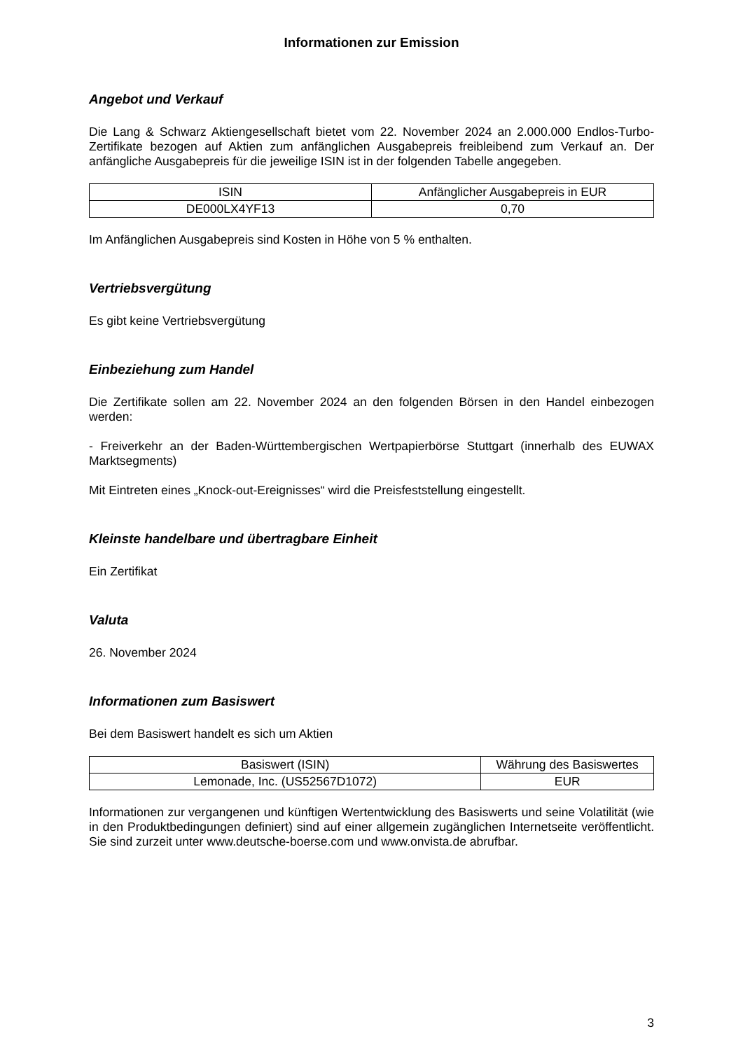Informationen zur Emission
Angebot und Verkauf
Die Lang & Schwarz Aktiengesellschaft bietet vom 22. November 2024 an 2.000.000 Endlos-Turbo-Zertifikate bezogen auf Aktien zum anfänglichen Ausgabepreis freibleibend zum Verkauf an. Der anfängliche Ausgabepreis für die jeweilige ISIN ist in der folgenden Tabelle angegeben.
| ISIN | Anfänglicher Ausgabepreis in EUR |
| --- | --- |
| DE000LX4YF13 | 0,70 |
Im Anfänglichen Ausgabepreis sind Kosten in Höhe von 5 % enthalten.
Vertriebsvergütung
Es gibt keine Vertriebsvergütung
Einbeziehung zum Handel
Die Zertifikate sollen am 22. November 2024 an den folgenden Börsen in den Handel einbezogen werden:
- Freiverkehr an der Baden-Württembergischen Wertpapierbörse Stuttgart (innerhalb des EUWAX Marktsegments)
Mit Eintreten eines „Knock-out-Ereignisses“ wird die Preisfeststellung eingestellt.
Kleinste handelbare und übertragbare Einheit
Ein Zertifikat
Valuta
26. November 2024
Informationen zum Basiswert
Bei dem Basiswert handelt es sich um Aktien
| Basiswert (ISIN) | Währung des Basiswertes |
| --- | --- |
| Lemonade, Inc. (US52567D1072) | EUR |
Informationen zur vergangenen und künftigen Wertentwicklung des Basiswerts und seine Volatilität (wie in den Produktbedingungen definiert) sind auf einer allgemein zugänglichen Internetseite veröffentlicht. Sie sind zurzeit unter www.deutsche-boerse.com und www.onvista.de abrufbar.
3